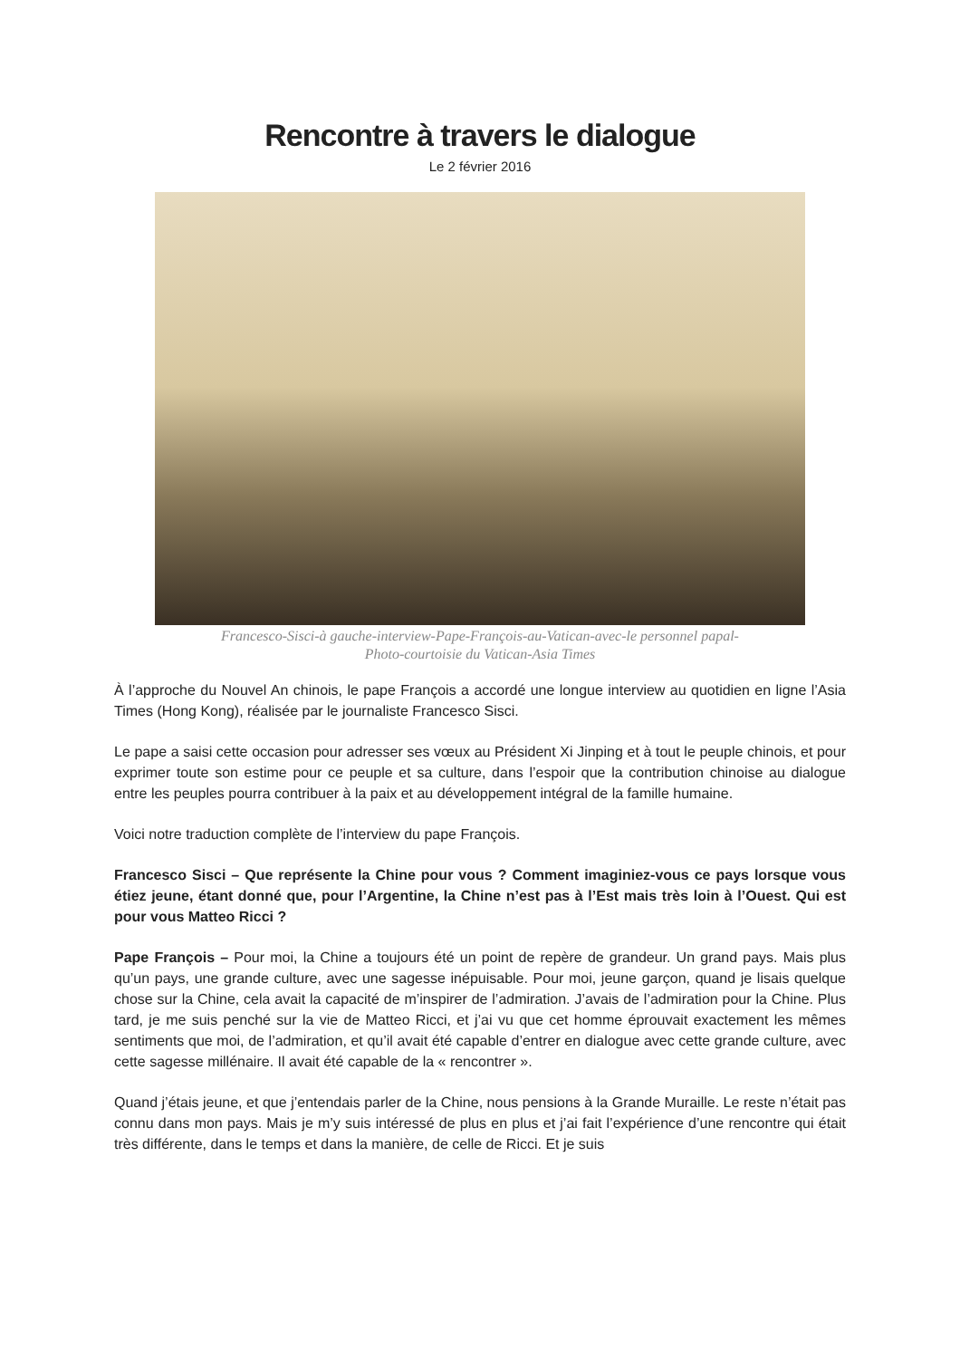Rencontre à travers le dialogue
Le 2 février 2016
Francesco-Sisci-à gauche-interview-Pape-François-au-Vatican-avec-le personnel papal-
Photo-courtoisie du Vatican-Asia Times
À l’approche du Nouvel An chinois, le pape François a accordé une longue interview au quotidien en ligne l’Asia Times (Hong Kong), réalisée par le journaliste Francesco Sisci.
Le pape a saisi cette occasion pour adresser ses vœux au Président Xi Jinping et à tout le peuple chinois, et pour exprimer toute son estime pour ce peuple et sa culture, dans l’espoir que la contribution chinoise au dialogue entre les peuples pourra contribuer à la paix et au développement intégral de la famille humaine.
Voici notre traduction complète de l’interview du pape François.
Francesco Sisci – Que représente la Chine pour vous ? Comment imaginiez-vous ce pays lorsque vous étiez jeune, étant donné que, pour l’Argentine, la Chine n’est pas à l’Est mais très loin à l’Ouest. Qui est pour vous Matteo Ricci ?
Pape François – Pour moi, la Chine a toujours été un point de repère de grandeur. Un grand pays. Mais plus qu’un pays, une grande culture, avec une sagesse inépuisable. Pour moi, jeune garçon, quand je lisais quelque chose sur la Chine, cela avait la capacité de m’inspirer de l’admiration. J’avais de l’admiration pour la Chine. Plus tard, je me suis penché sur la vie de Matteo Ricci, et j’ai vu que cet homme éprouvait exactement les mêmes sentiments que moi, de l’admiration, et qu’il avait été capable d’entrer en dialogue avec cette grande culture, avec cette sagesse millénaire. Il avait été capable de la « rencontrer ».
Quand j’étais jeune, et que j’entendais parler de la Chine, nous pensions à la Grande Muraille. Le reste n’était pas connu dans mon pays. Mais je m’y suis intéressé de plus en plus et j’ai fait l’expérience d’une rencontre qui était très différente, dans le temps et dans la manière, de celle de Ricci. Et je suis